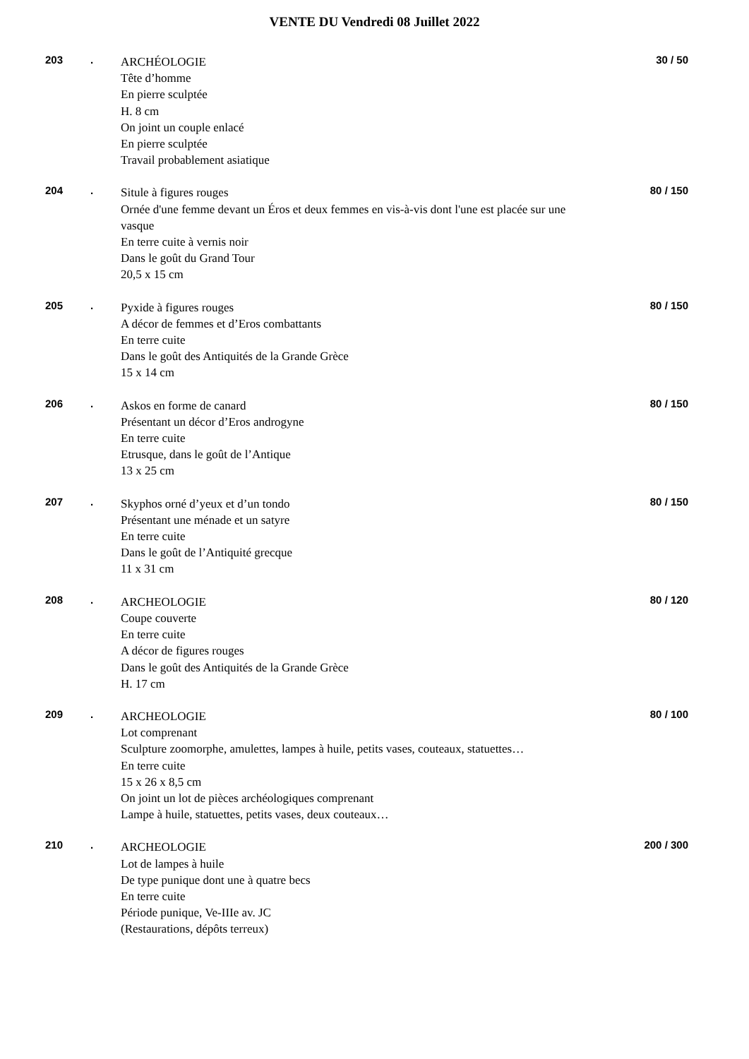VENTE DU Vendredi 08 Juillet 2022
203 .
ARCHÉOLOGIE
Tête d’homme
En pierre sculptée
H. 8 cm
On joint un couple enlacé
En pierre sculptée
Travail probablement asiatique
30 / 50
204 .
Situle à figures rouges
Ornée d'une femme devant un Éros et deux femmes en vis-à-vis dont l'une est placée sur une vasque
En terre cuite à vernis noir
Dans le goût du Grand Tour
20,5 x 15 cm
80 / 150
205 .
Pyxide à figures rouges
A décor de femmes et d’Eros combattants
En terre cuite
Dans le goût des Antiquités de la Grande Grèce
15 x 14 cm
80 / 150
206 .
Askos en forme de canard
Présentant un décor d’Eros androgyne
En terre cuite
Etrusque, dans le goût de l’Antique
13 x 25 cm
80 / 150
207 .
Skyphos orné d’yeux et d’un tondo
Présentant une ménade et un satyre
En terre cuite
Dans le goût de l’Antiquité grecque
11 x 31 cm
80 / 150
208 .
ARCHEOLOGIE
Coupe couverte
En terre cuite
A décor de figures rouges
Dans le goût des Antiquités de la Grande Grèce
H. 17 cm
80 / 120
209 .
ARCHEOLOGIE
Lot comprenant
Sculpture zoomorphe, amulettes, lampes à huile, petits vases, couteaux, statuettes…
En terre cuite
15 x 26 x 8,5 cm
On joint un lot de pièces archéologiques comprenant
Lampe à huile, statuettes, petits vases, deux couteaux…
80 / 100
210 .
ARCHEOLOGIE
Lot de lampes à huile
De type punique dont une à quatre becs
En terre cuite
Période punique, Ve-IIIe av. JC
(Restaurations, dépôts terreux)
200 / 300